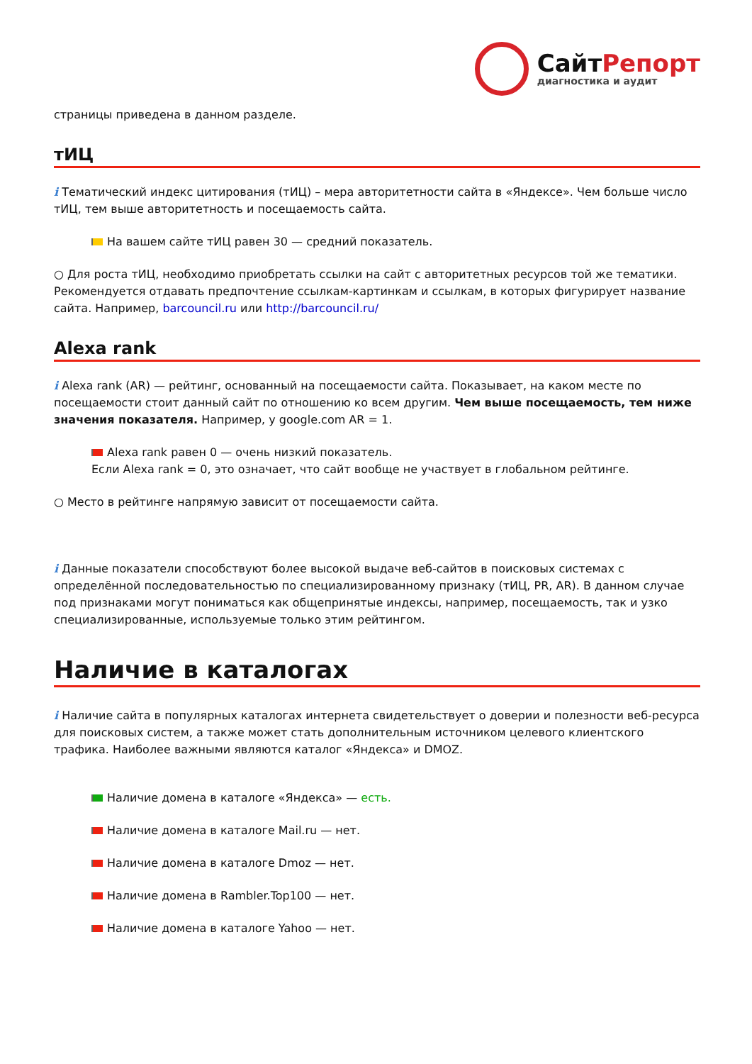СайтРепорт
диагностика и аудит
страницы приведена в данном разделе.
тИЦ
i Тематический индекс цитирования (тИЦ) – мера авторитетности сайта в «Яндексе». Чем больше число тИЦ, тем выше авторитетность и посещаемость сайта.
На вашем сайте тИЦ равен 30 — средний показатель.
○ Для роста тИЦ, необходимо приобретать ссылки на сайт с авторитетных ресурсов той же тематики. Рекомендуется отдавать предпочтение ссылкам-картинкам и ссылкам, в которых фигурирует название сайта. Например, barcouncil.ru или http://barcouncil.ru/
Alexa rank
i Alexa rank (AR) — рейтинг, основанный на посещаемости сайта. Показывает, на каком месте по посещаемости стоит данный сайт по отношению ко всем другим. Чем выше посещаемость, тем ниже значения показателя. Например, у google.com AR = 1.
Alexa rank равен 0 — очень низкий показатель.
Если Alexa rank = 0, это означает, что сайт вообще не участвует в глобальном рейтинге.
○ Место в рейтинге напрямую зависит от посещаемости сайта.
i Данные показатели способствуют более высокой выдаче веб-сайтов в поисковых системах с определённой последовательностью по специализированному признаку (тИЦ, PR, AR). В данном случае под признаками могут пониматься как общепринятые индексы, например, посещаемость, так и узко специализированные, используемые только этим рейтингом.
Наличие в каталогах
i Наличие сайта в популярных каталогах интернета свидетельствует о доверии и полезности веб-ресурса для поисковых систем, а также может стать дополнительным источником целевого клиентского трафика. Наиболее важными являются каталог «Яндекса» и DMOZ.
Наличие домена в каталоге «Яндекса» — есть.
Наличие домена в каталоге Mail.ru — нет.
Наличие домена в каталоге Dmoz — нет.
Наличие домена в Rambler.Top100 — нет.
Наличие домена в каталоге Yahoo — нет.